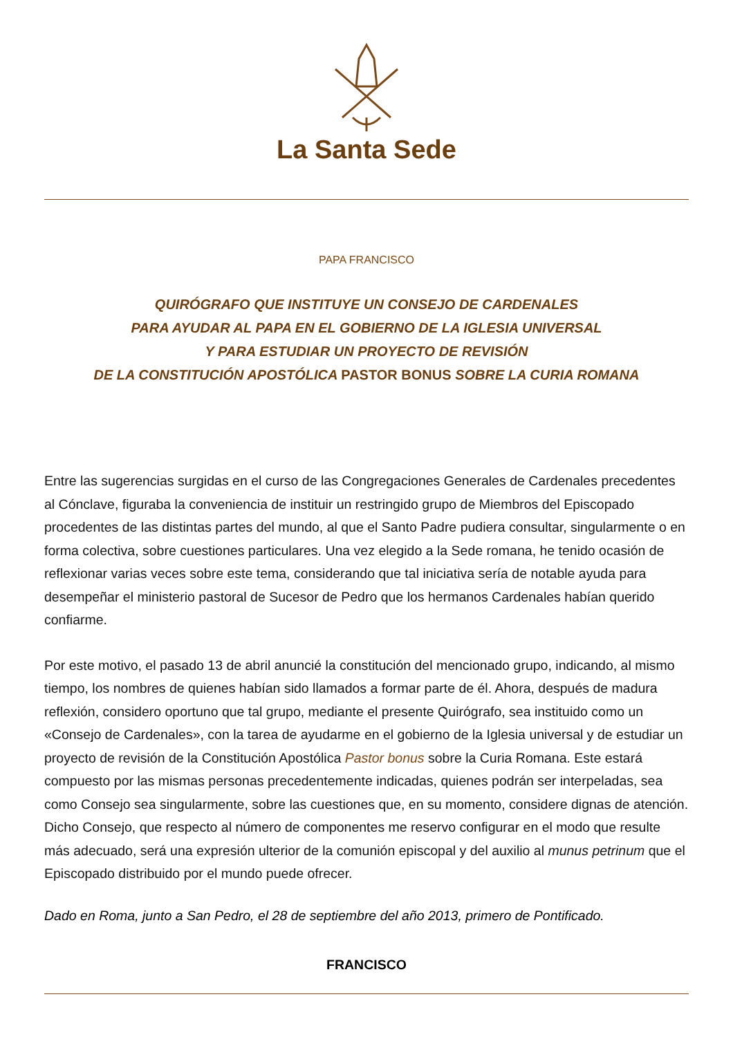La Santa Sede
PAPA FRANCISCO
QUIRÓGRAFO QUE INSTITUYE UN CONSEJO DE CARDENALES
PARA AYUDAR AL PAPA EN EL GOBIERNO DE LA IGLESIA UNIVERSAL
Y PARA ESTUDIAR UN PROYECTO DE REVISIÓN
DE LA CONSTITUCIÓN APOSTÓLICA PASTOR BONUS SOBRE LA CURIA ROMANA
Entre las sugerencias surgidas en el curso de las Congregaciones Generales de Cardenales precedentes al Cónclave, figuraba la conveniencia de instituir un restringido grupo de Miembros del Episcopado procedentes de las distintas partes del mundo, al que el Santo Padre pudiera consultar, singularmente o en forma colectiva, sobre cuestiones particulares. Una vez elegido a la Sede romana, he tenido ocasión de reflexionar varias veces sobre este tema, considerando que tal iniciativa sería de notable ayuda para desempeñar el ministerio pastoral de Sucesor de Pedro que los hermanos Cardenales habían querido confiarme.
Por este motivo, el pasado 13 de abril anuncié la constitución del mencionado grupo, indicando, al mismo tiempo, los nombres de quienes habían sido llamados a formar parte de él. Ahora, después de madura reflexión, considero oportuno que tal grupo, mediante el presente Quirógrafo, sea instituido como un «Consejo de Cardenales», con la tarea de ayudarme en el gobierno de la Iglesia universal y de estudiar un proyecto de revisión de la Constitución Apostólica Pastor bonus sobre la Curia Romana. Este estará compuesto por las mismas personas precedentemente indicadas, quienes podrán ser interpeladas, sea como Consejo sea singularmente, sobre las cuestiones que, en su momento, considere dignas de atención. Dicho Consejo, que respecto al número de componentes me reservo configurar en el modo que resulte más adecuado, será una expresión ulterior de la comunión episcopal y del auxilio al munus petrinum que el Episcopado distribuido por el mundo puede ofrecer.
Dado en Roma, junto a San Pedro, el 28 de septiembre del año 2013, primero de Pontificado.
FRANCISCO